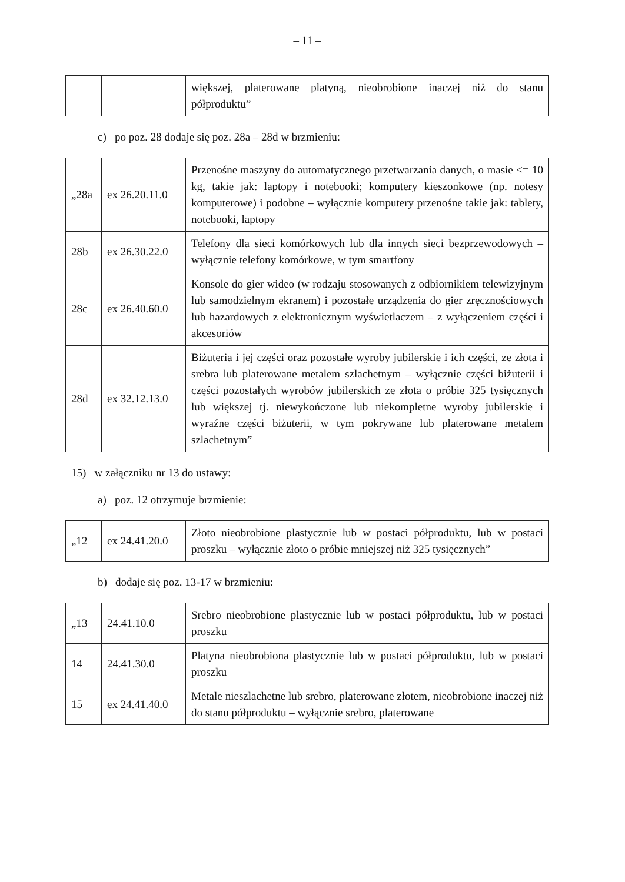– 11 –
| | | większej, platerowane platyną, nieobrobione inaczej niż do stanu półproduktu” |
c) po poz. 28 dodaje się poz. 28a – 28d w brzmieniu:
| „28a | ex 26.20.11.0 | Przenośne maszyny do automatycznego przetwarzania danych, o masie <= 10 kg, takie jak: laptopy i notebooki; komputery kieszonkowe (np. notesy komputerowe) i podobne – wyłącznie komputery przenośne takie jak: tablety, notebooki, laptopy |
| 28b | ex 26.30.22.0 | Telefony dla sieci komórkowych lub dla innych sieci bezprzewodowych – wyłącznie telefony komórkowe, w tym smartfony |
| 28c | ex 26.40.60.0 | Konsole do gier wideo (w rodzaju stosowanych z odbiornikiem telewizyjnym lub samodzielnym ekranem) i pozostałe urządzenia do gier zręcznościowych lub hazardowych z elektronicznym wyświetlaczem – z wyłączeniem części i akcesoriów |
| 28d | ex 32.12.13.0 | Biżuteria i jej części oraz pozostałe wyroby jubilerskie i ich części, ze złota i srebra lub platerowane metalem szlachetnym – wyłącznie części biżuterii i części pozostałych wyrobów jubilerskich ze złota o próbie 325 tysięcznych lub większej tj. niewykończone lub niekompletne wyroby jubilerskie i wyraźne części biżuterii, w tym pokrywane lub platerowane metalem szlachetnym” |
15) w załączniku nr 13 do ustawy:
a) poz. 12 otrzymuje brzmienie:
| „12 | ex 24.41.20.0 | Złoto nieobrobione plastycznie lub w postaci półproduktu, lub w postaci proszku – wyłącznie złoto o próbie mniejszej niż 325 tysięcznych” |
b) dodaje się poz. 13-17 w brzmieniu:
| „13 | 24.41.10.0 | Srebro nieobrobione plastycznie lub w postaci półproduktu, lub w postaci proszku |
| 14 | 24.41.30.0 | Platyna nieobrobiona plastycznie lub w postaci półproduktu, lub w postaci proszku |
| 15 | ex 24.41.40.0 | Metale nieszlachetne lub srebro, platerowane złotem, nieobrobione inaczej niż do stanu półproduktu – wyłącznie srebro, platerowane |